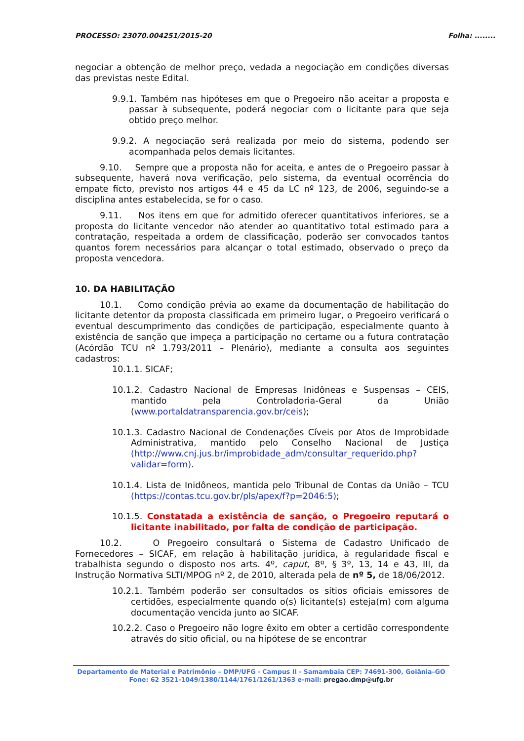PROCESSO: 23070.004251/2015-20 Folha: ........
negociar a obtenção de melhor preço, vedada a negociação em condições diversas das previstas neste Edital.
9.9.1. Também nas hipóteses em que o Pregoeiro não aceitar a proposta e passar à subsequente, poderá negociar com o licitante para que seja obtido preço melhor.
9.9.2. A negociação será realizada por meio do sistema, podendo ser acompanhada pelos demais licitantes.
9.10. Sempre que a proposta não for aceita, e antes de o Pregoeiro passar à subsequente, haverá nova verificação, pelo sistema, da eventual ocorrência do empate ficto, previsto nos artigos 44 e 45 da LC nº 123, de 2006, seguindo-se a disciplina antes estabelecida, se for o caso.
9.11. Nos itens em que for admitido oferecer quantitativos inferiores, se a proposta do licitante vencedor não atender ao quantitativo total estimado para a contratação, respeitada a ordem de classificação, poderão ser convocados tantos quantos forem necessários para alcançar o total estimado, observado o preço da proposta vencedora.
10. DA HABILITAÇÃO
10.1. Como condição prévia ao exame da documentação de habilitação do licitante detentor da proposta classificada em primeiro lugar, o Pregoeiro verificará o eventual descumprimento das condições de participação, especialmente quanto à existência de sanção que impeça a participação no certame ou a futura contratação (Acórdão TCU nº 1.793/2011 – Plenário), mediante a consulta aos seguintes cadastros:
10.1.1. SICAF;
10.1.2. Cadastro Nacional de Empresas Inidôneas e Suspensas – CEIS, mantido pela Controladoria-Geral da União (www.portaldatransparencia.gov.br/ceis);
10.1.3. Cadastro Nacional de Condenações Cíveis por Atos de Improbidade Administrativa, mantido pelo Conselho Nacional de Justiça (http://www.cnj.jus.br/improbidade_adm/consultar_requerido.php?validar=form).
10.1.4. Lista de Inidôneos, mantida pelo Tribunal de Contas da União – TCU (https://contas.tcu.gov.br/pls/apex/f?p=2046:5);
10.1.5. Constatada a existência de sanção, o Pregoeiro reputará o licitante inabilitado, por falta de condição de participação.
10.2. O Pregoeiro consultará o Sistema de Cadastro Unificado de Fornecedores – SICAF, em relação à habilitação jurídica, à regularidade fiscal e trabalhista segundo o disposto nos arts. 4º, caput, 8º, § 3º, 13, 14 e 43, III, da Instrução Normativa SLTI/MPOG nº 2, de 2010, alterada pela de nº 5, de 18/06/2012.
10.2.1. Também poderão ser consultados os sítios oficiais emissores de certidões, especialmente quando o(s) licitante(s) esteja(m) com alguma documentação vencida junto ao SICAF.
10.2.2. Caso o Pregoeiro não logre êxito em obter a certidão correspondente através do sítio oficial, ou na hipótese de se encontrar
Departamento de Material e Patrimônio – DMP/UFG - Campus II - Samambaia CEP: 74691-300, Goiânia–GO
Fone: 62 3521-1049/1380/1144/1761/1261/1363 e-mail: pregao.dmp@ufg.br